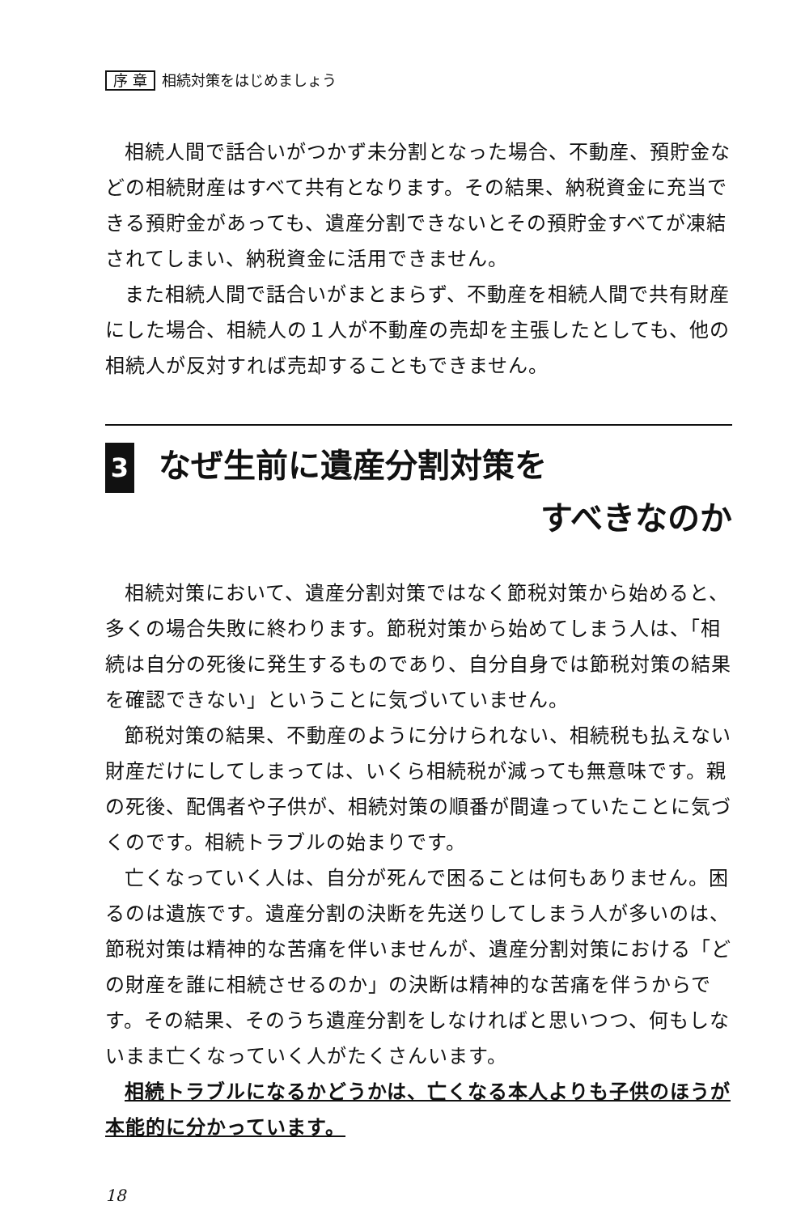序 章 相続対策をはじめましょう
相続人間で話合いがつかず未分割となった場合、不動産、預貯金などの相続財産はすべて共有となります。その結果、納税資金に充当できる預貯金があっても、遺産分割できないとその預貯金すべてが凍結されてしまい、納税資金に活用できません。
また相続人間で話合いがまとまらず、不動産を相続人間で共有財産にした場合、相続人の１人が不動産の売却を主張したとしても、他の相続人が反対すれば売却することもできません。
3 なぜ生前に遺産分割対策を
すべきなのか
相続対策において、遺産分割対策ではなく節税対策から始めると、多くの場合失敗に終わります。節税対策から始めてしまう人は、「相続は自分の死後に発生するものであり、自分自身では節税対策の結果を確認できない」ということに気づいていません。
節税対策の結果、不動産のように分けられない、相続税も払えない財産だけにしてしまっては、いくら相続税が減っても無意味です。親の死後、配偶者や子供が、相続対策の順番が間違っていたことに気づくのです。相続トラブルの始まりです。
亡くなっていく人は、自分が死んで困ることは何もありません。困るのは遺族です。遺産分割の決断を先送りしてしまう人が多いのは、節税対策は精神的な苦痛を伴いませんが、遺産分割対策における「どの財産を誰に相続させるのか」の決断は精神的な苦痛を伴うからです。その結果、そのうち遺産分割をしなければと思いつつ、何もしないまま亡くなっていく人がたくさんいます。
相続トラブルになるかどうかは、亡くなる本人よりも子供のほうが本能的に分かっています。
18